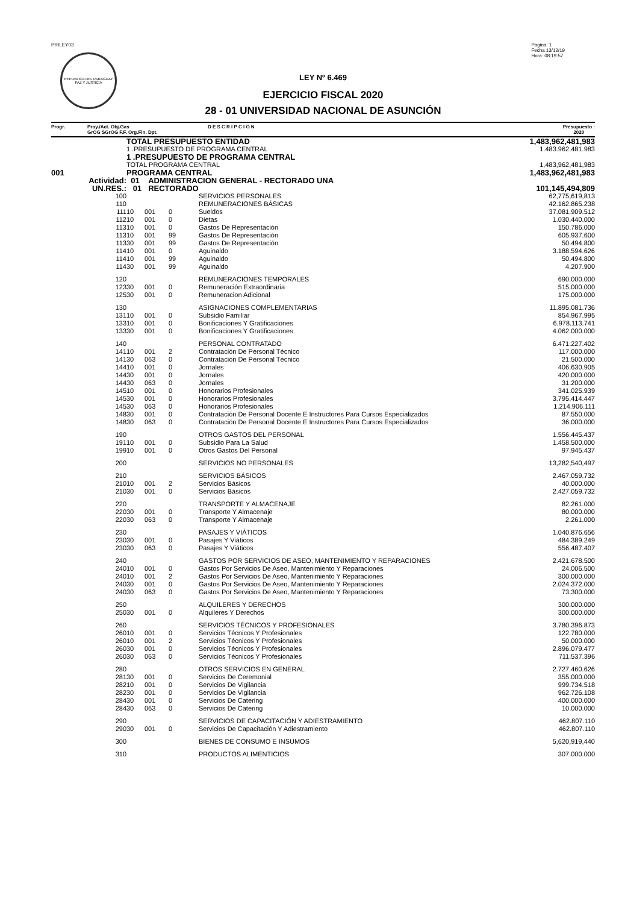PRILEY03
REPUBLICA DEL PARAGUAY
PAZ Y JUSTICIA
Pagina: 1
Fecha 13/12/19
Hora: 08:19:57
LEY Nº 6.469
EJERCICIO FISCAL 2020
28 - 01 UNIVERSIDAD NACIONAL DE ASUNCIÓN
Progr. Proy./Act. Obj.Gas
GrOG SGrOG F.F. Org.Fin. Dpt.
D E S C R I P C I O N Presupuesto :
2020
| | TOTAL PRESUPUESTO ENTIDAD | | | | 1,483,962,481,983 |
| | 1 .PRESUPUESTO DE PROGRAMA CENTRAL | | | | 1.483.962.481.983 |
| | 1 .PRESUPUESTO DE PROGRAMA CENTRAL | | | | |
| | TOTAL PROGRAMA CENTRAL | | | | 1,483,962,481,983 |
| 001 | PROGRAMA CENTRAL | | | | 1,483,962,481,983 |
| Actividad: | 01 ADMINISTRACION GENERAL - RECTORADO UNA | | | | |
| UN.RES.: | 01 RECTORADO | | | | 101,145,494,809 |
| 100 | | | | SERVICIOS PERSONALES | 62,775,619,813 |
| 110 | | | | REMUNERACIONES BÁSICAS | 42.162.865.238 |
| 111 | 10 | 001 | 0 | Sueldos | 37.081.909.512 |
| 112 | 10 | 001 | 0 | Dietas | 1.030.440.000 |
| 113 | 10 | 001 | 0 | Gastos De Representación | 150.786.000 |
| 113 | 10 | 001 | 99 | Gastos De Representación | 605.937.600 |
| 113 | 30 | 001 | 99 | Gastos De Representación | 50.494.800 |
| 114 | 10 | 001 | 0 | Aguinaldo | 3.188.594.626 |
| 114 | 10 | 001 | 99 | Aguinaldo | 50.494.800 |
| 114 | 30 | 001 | 99 | Aguinaldo | 4.207.900 |
| 120 | | | | REMUNERACIONES TEMPORALES | 690.000.000 |
| 123 | 30 | 001 | 0 | Remuneración Extraordinaria | 515.000.000 |
| 125 | 30 | 001 | 0 | Remuneracion Adicional | 175.000.000 |
| 130 | | | | ASIGNACIONES COMPLEMENTARIAS | 11.895.081.736 |
| 131 | 10 | 001 | 0 | Subsidio Familiar | 854.967.995 |
| 133 | 10 | 001 | 0 | Bonificaciones Y Gratificaciones | 6.978.113.741 |
| 133 | 30 | 001 | 0 | Bonificaciones Y Gratificaciones | 4.062.000.000 |
| 140 | | | | PERSONAL CONTRATADO | 6.471.227.402 |
| 141 | 10 | 001 | 2 | Contratación De Personal Técnico | 117.000.000 |
| 141 | 30 | 063 | 0 | Contratación De Personal Técnico | 21.500.000 |
| 144 | 10 | 001 | 0 | Jornales | 406.630.905 |
| 144 | 30 | 001 | 0 | Jornales | 420.000.000 |
| 144 | 30 | 063 | 0 | Jornales | 31.200.000 |
| 145 | 10 | 001 | 0 | Honorarios Profesionales | 341.025.939 |
| 145 | 30 | 001 | 0 | Honorarios Profesionales | 3.795.414.447 |
| 145 | 30 | 063 | 0 | Honorarios Profesionales | 1.214.906.111 |
| 148 | 30 | 001 | 0 | Contratación De Personal Docente E Instructores Para Cursos Especializados | 87.550.000 |
| 148 | 30 | 063 | 0 | Contratación De Personal Docente E Instructores Para Cursos Especializados | 36.000.000 |
| 190 | | | | OTROS GASTOS DEL PERSONAL | 1.556.445.437 |
| 191 | 10 | 001 | 0 | Subsidio Para La Salud | 1.458.500.000 |
| 199 | 10 | 001 | 0 | Otros Gastos Del Personal | 97.945.437 |
| 200 | | | | SERVICIOS NO PERSONALES | 13,282,540,497 |
| 210 | | | | SERVICIOS BÁSICOS | 2.467.059.732 |
| 210 | 10 | 001 | 2 | Servicios Básicos | 40.000.000 |
| 210 | 30 | 001 | 0 | Servicios Básicos | 2.427.059.732 |
| 220 | | | | TRANSPORTE Y ALMACENAJE | 82.261.000 |
| 220 | 30 | 001 | 0 | Transporte Y Almacenaje | 80.000.000 |
| 220 | 30 | 063 | 0 | Transporte Y Almacenaje | 2.261.000 |
| 230 | | | | PASAJES Y VIÁTICOS | 1.040.876.656 |
| 230 | 30 | 001 | 0 | Pasajes Y Viáticos | 484.389.249 |
| 230 | 30 | 063 | 0 | Pasajes Y Viáticos | 556.487.407 |
| 240 | | | | GASTOS POR SERVICIOS DE ASEO, MANTENIMIENTO Y REPARACIONES | 2.421.678.500 |
| 240 | 10 | 001 | 0 | Gastos Por Servicios De Aseo, Mantenimiento Y Reparaciones | 24.006.500 |
| 240 | 10 | 001 | 2 | Gastos Por Servicios De Aseo, Mantenimiento Y Reparaciones | 300.000.000 |
| 240 | 30 | 001 | 0 | Gastos Por Servicios De Aseo, Mantenimiento Y Reparaciones | 2.024.372.000 |
| 240 | 30 | 063 | 0 | Gastos Por Servicios De Aseo, Mantenimiento Y Reparaciones | 73.300.000 |
| 250 | | | | ALQUILERES Y DERECHOS | 300.000.000 |
| 250 | 30 | 001 | 0 | Alquileres Y Derechos | 300.000.000 |
| 260 | | | | SERVICIOS TÉCNICOS Y PROFESIONALES | 3.780.396.873 |
| 260 | 10 | 001 | 0 | Servicios Técnicos Y Profesionales | 122.780.000 |
| 260 | 10 | 001 | 2 | Servicios Técnicos Y Profesionales | 50.000.000 |
| 260 | 30 | 001 | 0 | Servicios Técnicos Y Profesionales | 2.896.079.477 |
| 260 | 30 | 063 | 0 | Servicios Técnicos Y Profesionales | 711.537.396 |
| 280 | | | | OTROS SERVICIOS EN GENERAL | 2.727.460.626 |
| 281 | 30 | 001 | 0 | Servicios De Ceremonial | 355.000.000 |
| 282 | 10 | 001 | 0 | Servicios De Vigilancia | 999.734.518 |
| 282 | 30 | 001 | 0 | Servicios De Vigilancia | 962.726.108 |
| 284 | 30 | 001 | 0 | Servicios De Catering | 400.000.000 |
| 284 | 30 | 063 | 0 | Servicios De Catering | 10.000.000 |
| 290 | | | | SERVICIOS DE CAPACITACIÓN Y ADIESTRAMIENTO | 462.807.110 |
| 290 | 30 | 001 | 0 | Servicios De Capacitación Y Adiestramiento | 462.807.110 |
| 300 | | | | BIENES DE CONSUMO E INSUMOS | 5,620,919,440 |
| 310 | | | | PRODUCTOS ALIMENTICIOS | 307.000.000 |